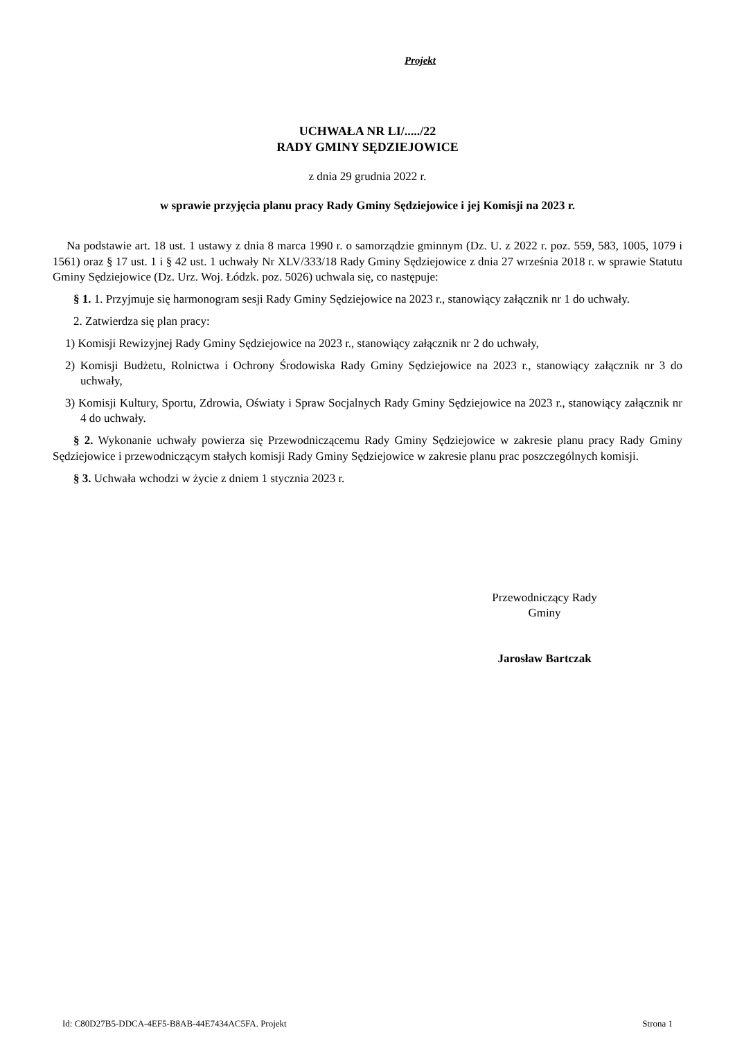Projekt
UCHWAŁA NR LI/...../22
RADY GMINY SĘDZIEJOWICE
z dnia 29 grudnia 2022 r.
w sprawie przyjęcia planu pracy Rady Gminy Sędziejowice i jej Komisji na 2023 r.
Na podstawie art. 18 ust. 1 ustawy z dnia 8 marca 1990 r. o samorządzie gminnym (Dz. U. z 2022 r. poz. 559, 583, 1005, 1079 i 1561) oraz § 17 ust. 1 i § 42 ust. 1 uchwały Nr XLV/333/18 Rady Gminy Sędziejowice z dnia 27 września 2018 r. w sprawie Statutu Gminy Sędziejowice (Dz. Urz. Woj. Łódzk. poz. 5026) uchwala się, co następuje:
§ 1. 1. Przyjmuje się harmonogram sesji Rady Gminy Sędziejowice na 2023 r., stanowiący załącznik nr 1 do uchwały.
2. Zatwierdza się plan pracy:
1) Komisji Rewizyjnej Rady Gminy Sędziejowice na 2023 r., stanowiący załącznik nr 2 do uchwały,
2) Komisji Budżetu, Rolnictwa i Ochrony Środowiska Rady Gminy Sędziejowice na 2023 r., stanowiący załącznik nr 3 do uchwały,
3) Komisji Kultury, Sportu, Zdrowia, Oświaty i Spraw Socjalnych Rady Gminy Sędziejowice na 2023 r., stanowiący załącznik nr 4 do uchwały.
§ 2. Wykonanie uchwały powierza się Przewodniczącemu Rady Gminy Sędziejowice w zakresie planu pracy Rady Gminy Sędziejowice i przewodniczącym stałych komisji Rady Gminy Sędziejowice w zakresie planu prac poszczególnych komisji.
§ 3. Uchwała wchodzi w życie z dniem 1 stycznia 2023 r.
Przewodniczący Rady
Gminy
Jarosław Bartczak
Id: C80D27B5-DDCA-4EF5-B8AB-44E7434AC5FA. Projekt Strona 1